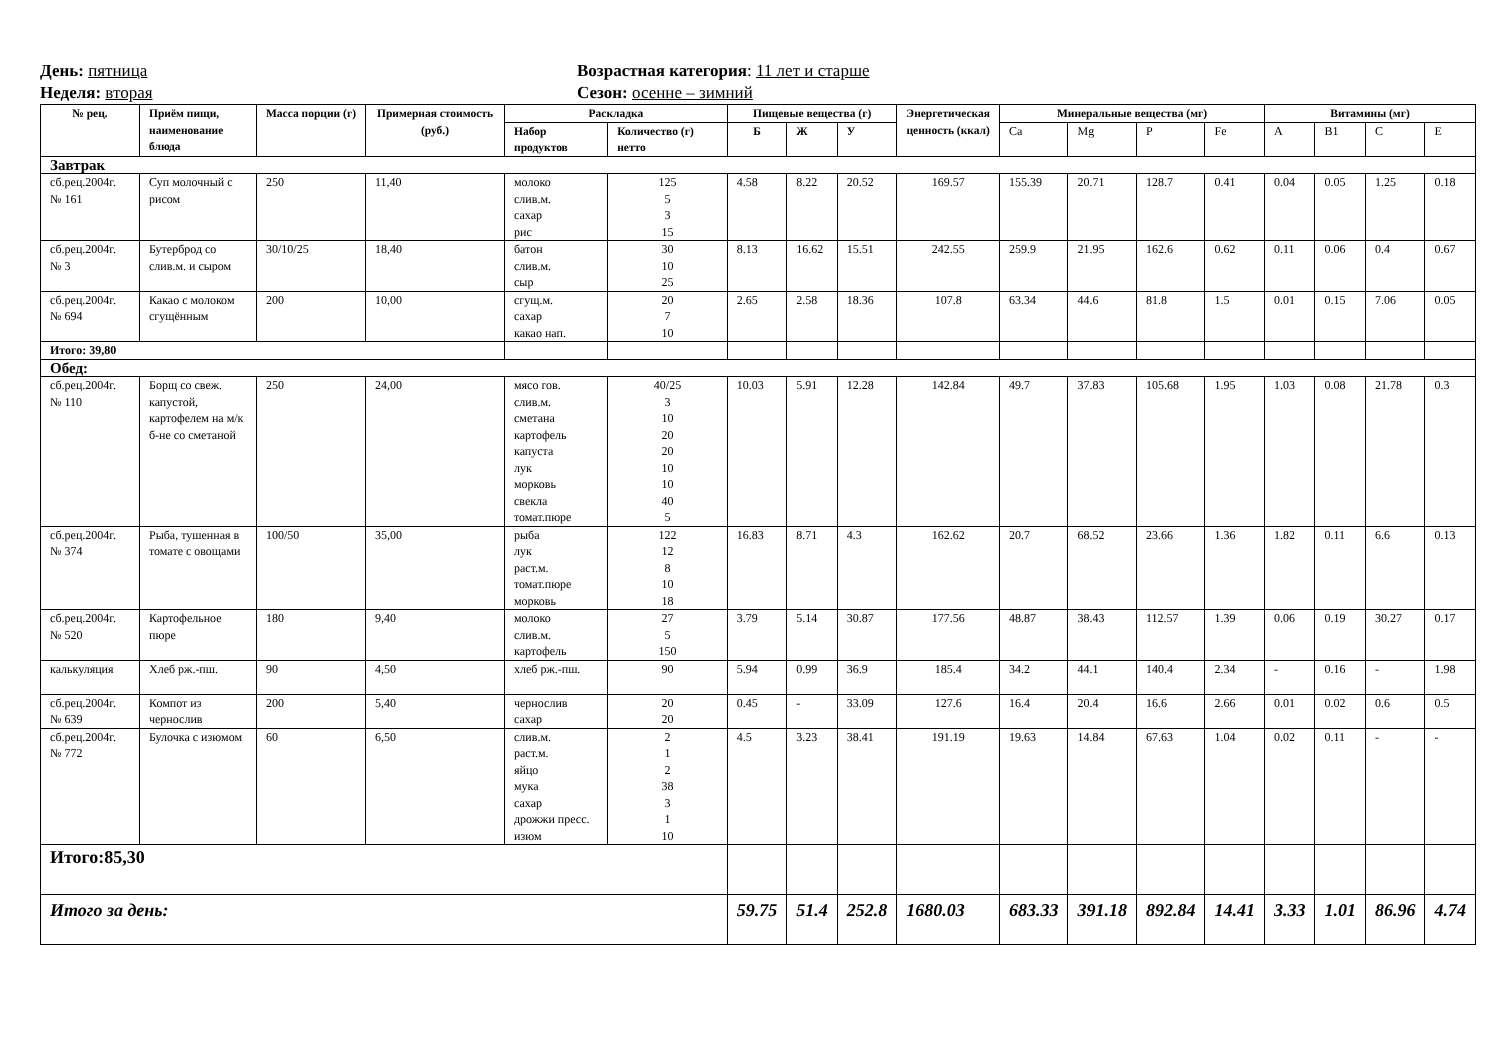День: пятница Возрастная категория: 11 лет и старше
Неделя: вторая Сезон: осенне – зимний
| № рец. | Приём пищи, наименование блюда | Масса порции (г) | Примерная стоимость (руб.) | Раскладка | | Пищевые вещества (г) | | | Энергетическая ценность (ккал) | Минеральные вещества (мг) | | | | Витамины (мг) | | | |
| --- | --- | --- | --- | --- | --- | --- | --- | --- | --- | --- | --- | --- | --- | --- | --- | --- | --- |
| | | | | Набор продуктов | Количество (г) нетто | Б | Ж | У | | Ca | Mg | P | Fe | A | B1 | C | E |
| Завтрак | | | | | | | | | | | | | | | | | |
| сб.рец.2004г. № 161 | Суп молочный с рисом | 250 | 11,40 | молоко слив.м. сахар рис | 125 5 3 15 | 4.58 | 8.22 | 20.52 | 169.57 | 155.39 | 20.71 | 128.7 | 0.41 | 0.04 | 0.05 | 1.25 | 0.18 |
| сб.рец.2004г. № 3 | Бутерброд со слив.м. и сыром | 30/10/25 | 18,40 | батон слив.м. сыр | 30 10 25 | 8.13 | 16.62 | 15.51 | 242.55 | 259.9 | 21.95 | 162.6 | 0.62 | 0.11 | 0.06 | 0.4 | 0.67 |
| сб.рец.2004г. № 694 | Какао с молоком сгущённым | 200 | 10,00 | сгущ.м. сахар какао нап. | 20 7 10 | 2.65 | 2.58 | 18.36 | 107.8 | 63.34 | 44.6 | 81.8 | 1.5 | 0.01 | 0.15 | 7.06 | 0.05 |
| Итого: 39,80 | | | | | | | | | | | | | | | | | |
| Обед: | | | | | | | | | | | | | | | | | |
| сб.рец.2004г. № 110 | Борщ со свеж. капустой, картофелем на м/к б-не со сметаной | 250 | 24,00 | мясо гов. слив.м. сметана картофель капуста лук морковь свекла томат.пюре | 40/25 3 10 20 20 10 10 40 5 | 10.03 | 5.91 | 12.28 | 142.84 | 49.7 | 37.83 | 105.68 | 1.95 | 1.03 | 0.08 | 21.78 | 0.3 |
| сб.рец.2004г. № 374 | Рыба, тушенная в томате с овощами | 100/50 | 35,00 | рыба лук раст.м. томат.пюре морковь | 122 12 8 10 18 | 16.83 | 8.71 | 4.3 | 162.62 | 20.7 | 68.52 | 23.66 | 1.36 | 1.82 | 0.11 | 6.6 | 0.13 |
| сб.рец.2004г. № 520 | Картофельное пюре | 180 | 9,40 | молоко слив.м. картофель | 27 5 150 | 3.79 | 5.14 | 30.87 | 177.56 | 48.87 | 38.43 | 112.57 | 1.39 | 0.06 | 0.19 | 30.27 | 0.17 |
| калькуляция | Хлеб рж.-пш. | 90 | 4,50 | хлеб рж.-пш. | 90 | 5.94 | 0.99 | 36.9 | 185.4 | 34.2 | 44.1 | 140.4 | 2.34 | - | 0.16 | - | 1.98 |
| сб.рец.2004г. № 639 | Компот из чернослив | 200 | 5,40 | чернослив сахар | 20 20 | 0.45 | - | 33.09 | 127.6 | 16.4 | 20.4 | 16.6 | 2.66 | 0.01 | 0.02 | 0.6 | 0.5 |
| сб.рец.2004г. № 772 | Булочка с изюмом | 60 | 6,50 | слив.м. раст.м. яйцо мука сахар дрожжи пресс. изюм | 2 1 2 38 3 1 10 | 4.5 | 3.23 | 38.41 | 191.19 | 19.63 | 14.84 | 67.63 | 1.04 | 0.02 | 0.11 | - | - |
| Итого:85,30 | | | | | | | | | | | | | | | | | |
| Итого за день: | | | | | | 59.75 | 51.4 | 252.8 | 1680.03 | 683.33 | 391.18 | 892.84 | 14.41 | 3.33 | 1.01 | 86.96 | 4.74 |